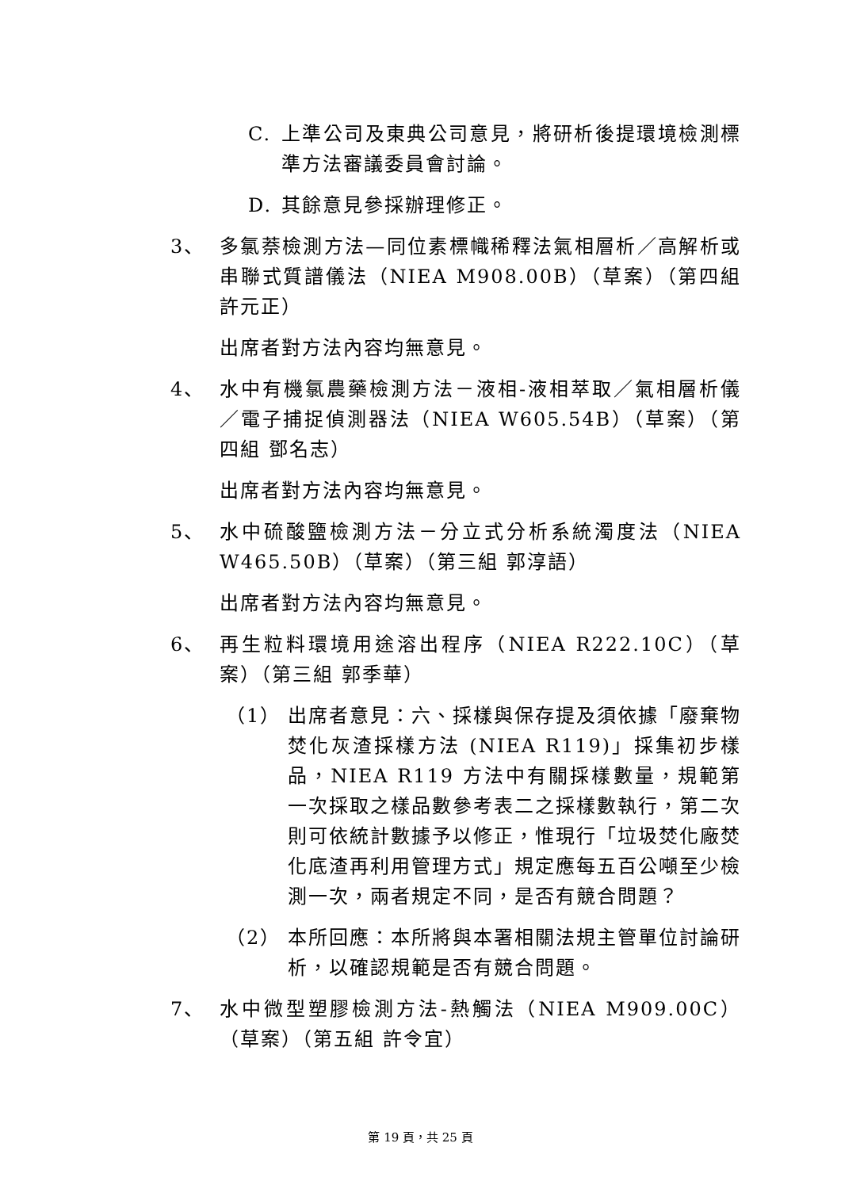C. 上準公司及東典公司意見，將研析後提環境檢測標準方法審議委員會討論。
D. 其餘意見參採辦理修正。
3、 多氯萘檢測方法—同位素標幟稀釋法氣相層析／高解析或串聯式質譜儀法（NIEA M908.00B）（草案）（第四組 許元正）
出席者對方法內容均無意見。
4、 水中有機氯農藥檢測方法－液相-液相萃取／氣相層析儀／電子捕捉偵測器法（NIEA W605.54B）（草案）（第四組 鄧名志）
出席者對方法內容均無意見。
5、 水中硫酸鹽檢測方法－分立式分析系統濁度法（NIEA W465.50B）（草案）（第三組 郭淳語）
出席者對方法內容均無意見。
6、 再生粒料環境用途溶出程序（NIEA R222.10C）（草案）（第三組 郭季華）
（1） 出席者意見：六、採樣與保存提及須依據「廢棄物焚化灰渣採樣方法 (NIEA R119)」採集初步樣品，NIEA R119 方法中有關採樣數量，規範第一次採取之樣品數參考表二之採樣數執行，第二次則可依統計數據予以修正，惟現行「垃圾焚化廠焚化底渣再利用管理方式」規定應每五百公噸至少檢測一次，兩者規定不同，是否有競合問題？
（2） 本所回應：本所將與本署相關法規主管單位討論研析，以確認規範是否有競合問題。
7、 水中微型塑膠檢測方法-熱觸法（NIEA M909.00C）（草案）（第五組 許令宜）
第 19 頁，共 25 頁